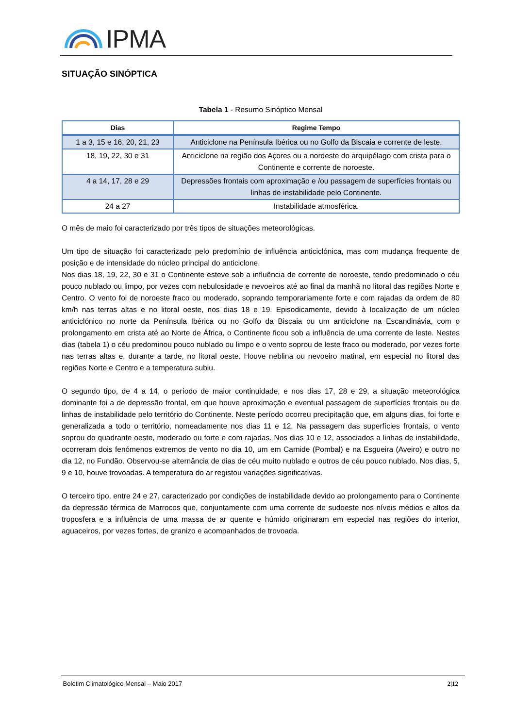IPMA
SITUAÇÃO SINÓPTICA
Tabela 1 - Resumo Sinóptico Mensal
| Dias | Regime Tempo |
| --- | --- |
| 1 a 3, 15 e 16, 20, 21, 23 | Anticiclone na Península Ibérica ou no Golfo da Biscaia e corrente de leste. |
| 18, 19, 22, 30 e 31 | Anticiclone na região dos Açores ou a nordeste do arquipélago com crista para o Continente e corrente de noroeste. |
| 4 a 14, 17, 28 e 29 | Depressões frontais com aproximação e /ou passagem de superfícies frontais ou linhas de instabilidade pelo Continente. |
| 24 a 27 | Instabilidade atmosférica. |
O mês de maio foi caracterizado por três tipos de situações meteorológicas.
Um tipo de situação foi caracterizado pelo predomínio de influência anticiclónica, mas com mudança frequente de posição e de intensidade do núcleo principal do anticiclone.
Nos dias 18, 19, 22, 30 e 31 o Continente esteve sob a influência de corrente de noroeste, tendo predominado o céu pouco nublado ou limpo, por vezes com nebulosidade e nevoeiros até ao final da manhã no litoral das regiões Norte e Centro. O vento foi de noroeste fraco ou moderado, soprando temporariamente forte e com rajadas da ordem de 80 km/h nas terras altas e no litoral oeste, nos dias 18 e 19. Episodicamente, devido à localização de um núcleo anticiclónico no norte da Península Ibérica ou no Golfo da Biscaia ou um anticiclone na Escandinávia, com o prolongamento em crista até ao Norte de África, o Continente ficou sob a influência de uma corrente de leste. Nestes dias (tabela 1) o céu predominou pouco nublado ou limpo e o vento soprou de leste fraco ou moderado, por vezes forte nas terras altas e, durante a tarde, no litoral oeste. Houve neblina ou nevoeiro matinal, em especial no litoral das regiões Norte e Centro e a temperatura subiu.
O segundo tipo, de 4 a 14, o período de maior continuidade, e nos dias 17, 28 e 29, a situação meteorológica dominante foi a de depressão frontal, em que houve aproximação e eventual passagem de superfícies frontais ou de linhas de instabilidade pelo território do Continente. Neste período ocorreu precipitação que, em alguns dias, foi forte e generalizada a todo o território, nomeadamente nos dias 11 e 12. Na passagem das superfícies frontais, o vento soprou do quadrante oeste, moderado ou forte e com rajadas. Nos dias 10 e 12, associados a linhas de instabilidade, ocorreram dois fenómenos extremos de vento no dia 10, um em Carnide (Pombal) e na Esgueira (Aveiro) e outro no dia 12, no Fundão. Observou-se alternância de dias de céu muito nublado e outros de céu pouco nublado. Nos dias, 5, 9 e 10, houve trovoadas. A temperatura do ar registou variações significativas.
O terceiro tipo, entre 24 e 27, caracterizado por condições de instabilidade devido ao prolongamento para o Continente da depressão térmica de Marrocos que, conjuntamente com uma corrente de sudoeste nos níveis médios e altos da troposfera e a influência de uma massa de ar quente e húmido originaram em especial nas regiões do interior, aguaceiros, por vezes fortes, de granizo e acompanhados de trovoada.
Boletim Climatológico Mensal – Maio 2017 2|12